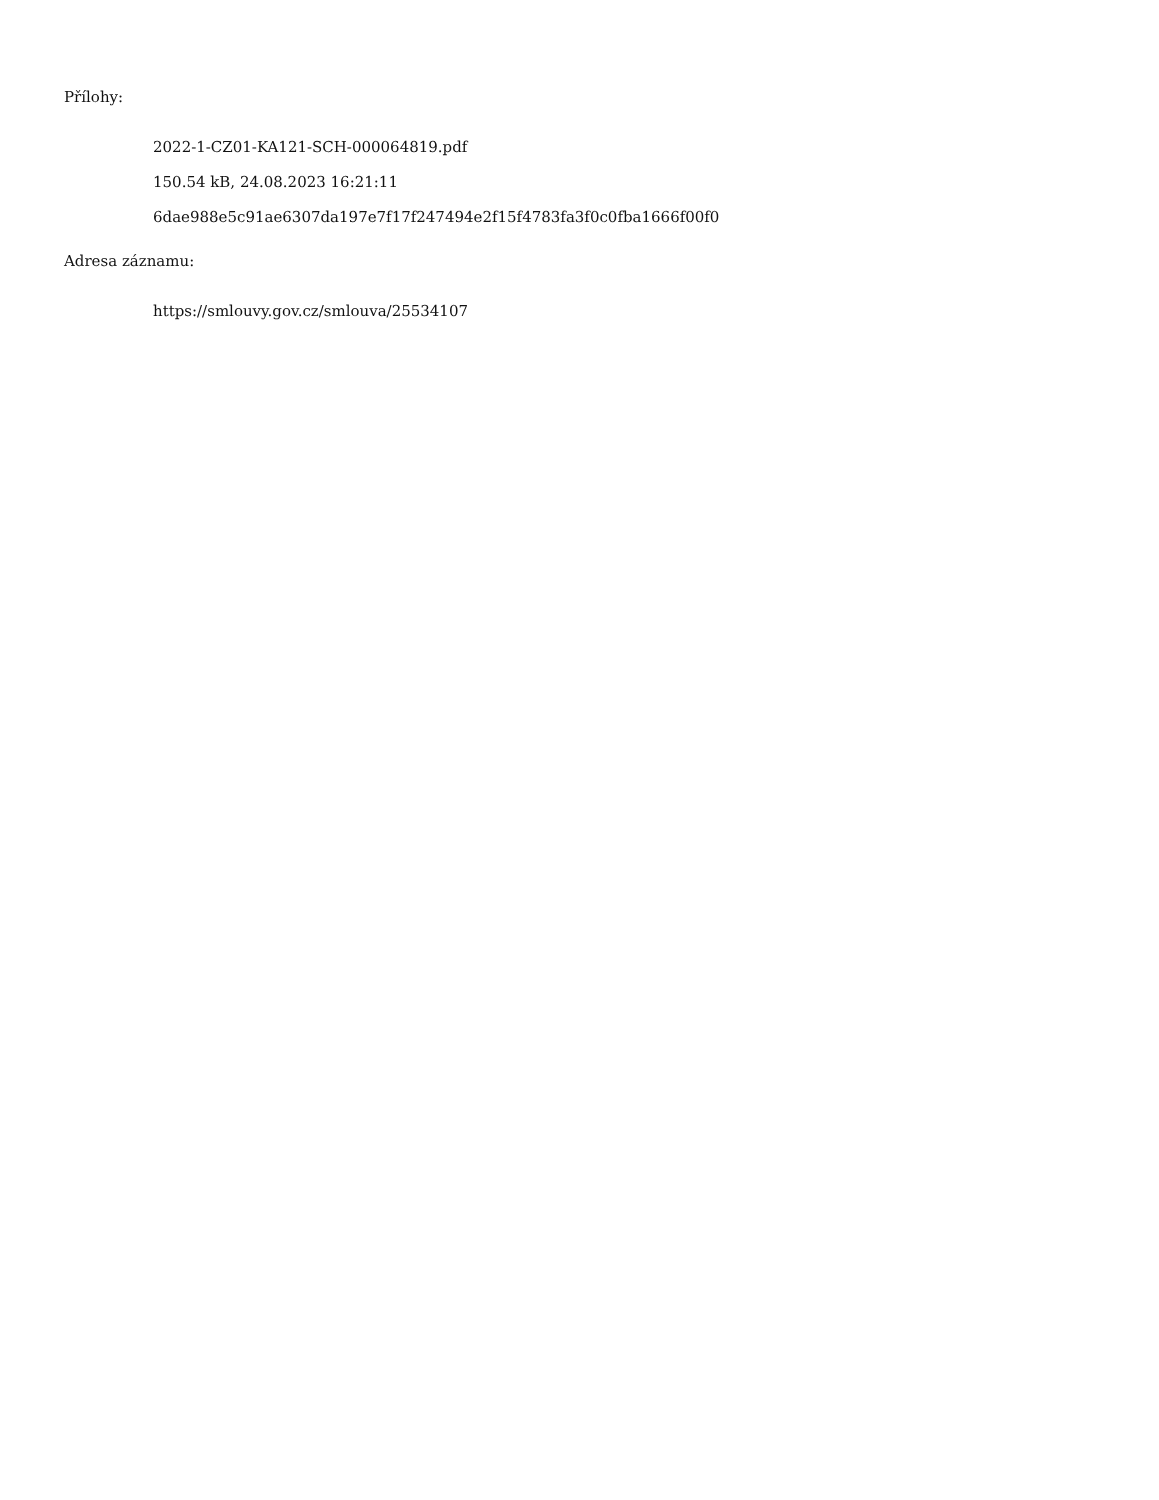Přílohy:
2022-1-CZ01-KA121-SCH-000064819.pdf
150.54 kB, 24.08.2023 16:21:11
6dae988e5c91ae6307da197e7f17f247494e2f15f4783fa3f0c0fba1666f00f0
Adresa záznamu:
https://smlouvy.gov.cz/smlouva/25534107